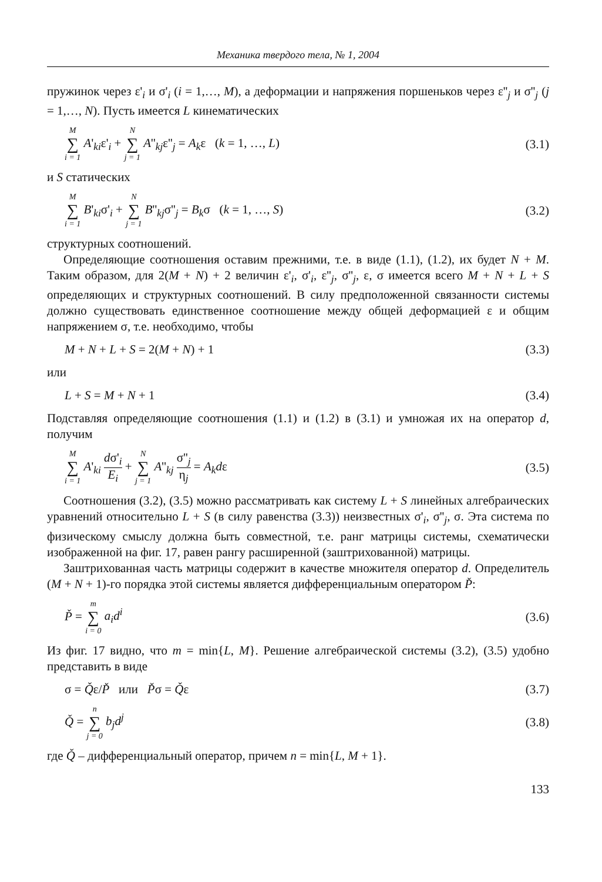Механика твердого тела, № 1, 2004
пружинок через ε'<sub>i</sub> и σ'<sub>i</sub> (i = 1,…, M), а деформации и напряжения поршеньков через ε''<sub>j</sub> и σ''<sub>j</sub> (j = 1,…, N). Пусть имеется L кинематических
M ∑ i = 1 A'<sub>ki</sub>ε'<sub>i</sub> + N ∑ j = 1 A''<sub>kj</sub>ε''<sub>j</sub> = A<sub>k</sub>ε (k = 1, …, L) (3.1)
и S статических
M ∑ i = 1 B'<sub>ki</sub>σ'<sub>i</sub> + N ∑ j = 1 B''<sub>kj</sub>σ''<sub>j</sub> = B<sub>k</sub>σ (k = 1, …, S) (3.2)
структурных соотношений.
Определяющие соотношения оставим прежними, т.е. в виде (1.1), (1.2), их будет N + M. Таким образом, для 2(M + N) + 2 величин ε'<sub>i</sub>, σ'<sub>i</sub>, ε''<sub>j</sub>, σ''<sub>j</sub>, ε, σ имеется всего M + N + L + S определяющих и структурных соотношений. В силу предположенной связанности системы должно существовать единственное соотношение между общей деформацией ε и общим напряжением σ, т.е. необходимо, чтобы
M + N + L + S = 2(M + N) + 1 (3.3)
или
L + S = M + N + 1 (3.4)
Подставляя определяющие соотношения (1.1) и (1.2) в (3.1) и умножая их на оператор d, получим
M ∑ i = 1 A'<sub>ki</sub> dσ'<sub>i</sub> E<sub>i</sub> + N ∑ j = 1 A''<sub>kj</sub> σ''<sub>j</sub> η<sub>j</sub> = A<sub>k</sub>dε (3.5)
Соотношения (3.2), (3.5) можно рассматривать как систему L + S линейных алгебраических уравнений относительно L + S (в силу равенства (3.3)) неизвестных σ'<sub>i</sub>, σ''<sub>j</sub>, σ. Эта система по физическому смыслу должна быть совместной, т.е. ранг матрицы системы, схематически изображенной на фиг. 17, равен рангу расширенной (заштрихованной) матрицы.
Заштрихованная часть матрицы содержит в качестве множителя оператор d. Определитель (M + N + 1)-го порядка этой системы является дифференциальным оператором P̌:
P̌ = m ∑ i = 0 a<sub>i</sub>d<sup>i</sup> (3.6)
Из фиг. 17 видно, что m = min{L, M}. Решение алгебраической системы (3.2), (3.5) удобно представить в виде
σ = Q̌ε/P̌ или P̌σ = Q̌ε (3.7)
Q̌ = n ∑ j = 0 b<sub>j</sub>d<sup>j</sup> (3.8)
где Q̌ – дифференциальный оператор, причем n = min{L, M + 1}.
133